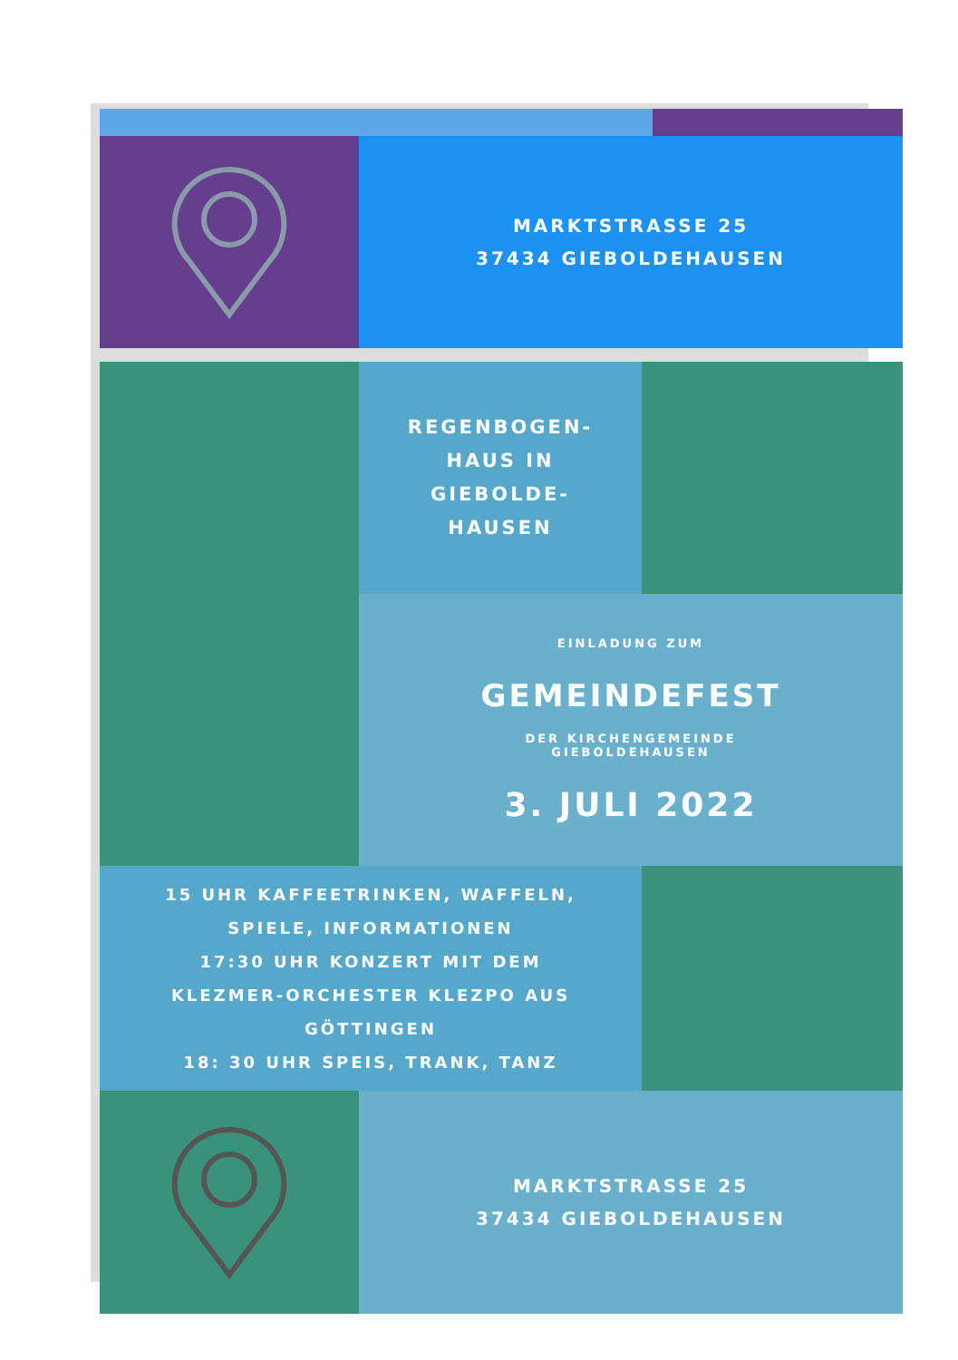MARKTSTRASSE 25
37434 GIEBOLDEHAUSEN
REGENBOGEN-
HAUS IN
GIEBOLDE-
HAUSEN
EINLADUNG ZUM
GEMEINDEFEST
DER KIRCHENGEMEINDE
GIEBOLDEHAUSEN
3. JULI 2022
15 UHR KAFFEETRINKEN, WAFFELN,
SPIELE, INFORMATIONEN
17:30 UHR KONZERT MIT DEM
KLEZMER-ORCHESTER KLEZPO AUS
GÖTTINGEN
18: 30 UHR SPEIS, TRANK, TANZ
MARKTSTRASSE 25
37434 GIEBOLDEHAUSEN